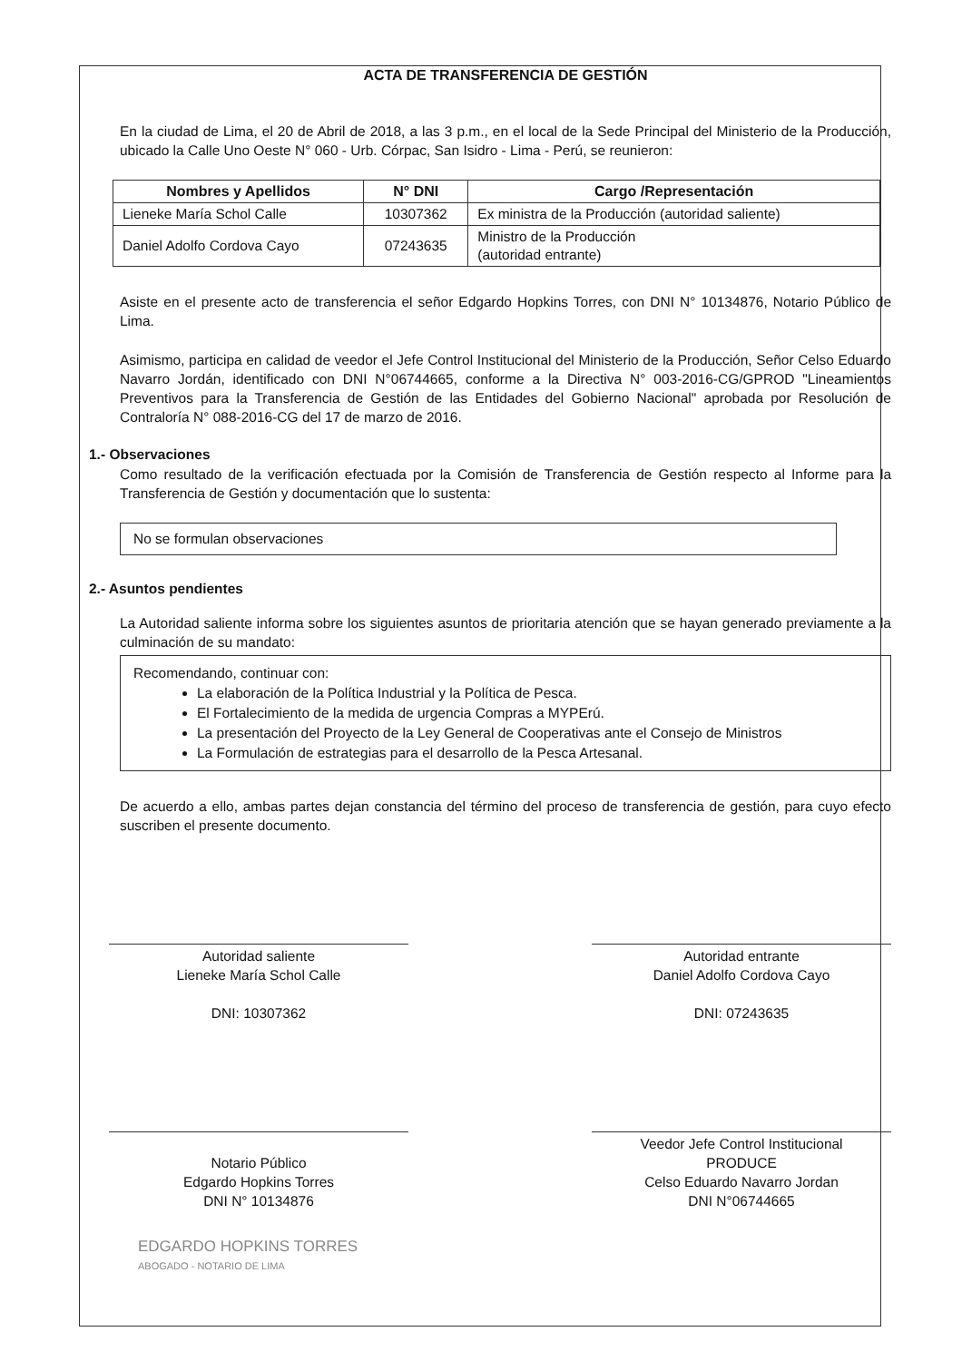ACTA DE TRANSFERENCIA DE GESTIÓN
En la ciudad de Lima, el 20 de Abril de 2018, a las 3 p.m., en el local de la Sede Principal del Ministerio de la Producción, ubicado la Calle Uno Oeste N° 060 - Urb. Córpac, San Isidro - Lima - Perú, se reunieron:
| Nombres y Apellidos | N° DNI | Cargo /Representación |
| --- | --- | --- |
| Lieneke María Schol Calle | 10307362 | Ex ministra de la Producción (autoridad saliente) |
| Daniel Adolfo Cordova Cayo | 07243635 | Ministro de la Producción (autoridad entrante) |
Asiste en el presente acto de transferencia el señor Edgardo Hopkins Torres, con DNI N° 10134876, Notario Público de Lima.
Asimismo, participa en calidad de veedor el Jefe Control Institucional del Ministerio de la Producción, Señor Celso Eduardo Navarro Jordán, identificado con DNI N°06744665, conforme a la Directiva N° 003-2016-CG/GPROD "Lineamientos Preventivos para la Transferencia de Gestión de las Entidades del Gobierno Nacional" aprobada por Resolución de Contraloría N° 088-2016-CG del 17 de marzo de 2016.
1.- Observaciones
Como resultado de la verificación efectuada por la Comisión de Transferencia de Gestión respecto al Informe para la Transferencia de Gestión y documentación que lo sustenta:
No se formulan observaciones
2.- Asuntos pendientes
La Autoridad saliente informa sobre los siguientes asuntos de prioritaria atención que se hayan generado previamente a la culminación de su mandato:
Recomendando, continuar con:
La elaboración de la Política Industrial y la Política de Pesca.
El Fortalecimiento de la medida de urgencia Compras a MYPErú.
La presentación del Proyecto de la Ley General de Cooperativas ante el Consejo de Ministros
La Formulación de estrategias para el desarrollo de la Pesca Artesanal.
De acuerdo a ello, ambas partes dejan constancia del término del proceso de transferencia de gestión, para cuyo efecto suscriben el presente documento.
Autoridad saliente
Lieneke María Schol Calle
DNI: 10307362
Autoridad entrante
Daniel Adolfo Cordova Cayo
DNI: 07243635
Notario Público
Edgardo Hopkins Torres
DNI N° 10134876
Veedor Jefe Control Institucional
PRODUCE
Celso Eduardo Navarro Jordan
DNI N°06744665
EDGARDO HOPKINS TORRES
ABOGADO - NOTARIO DE LIMA